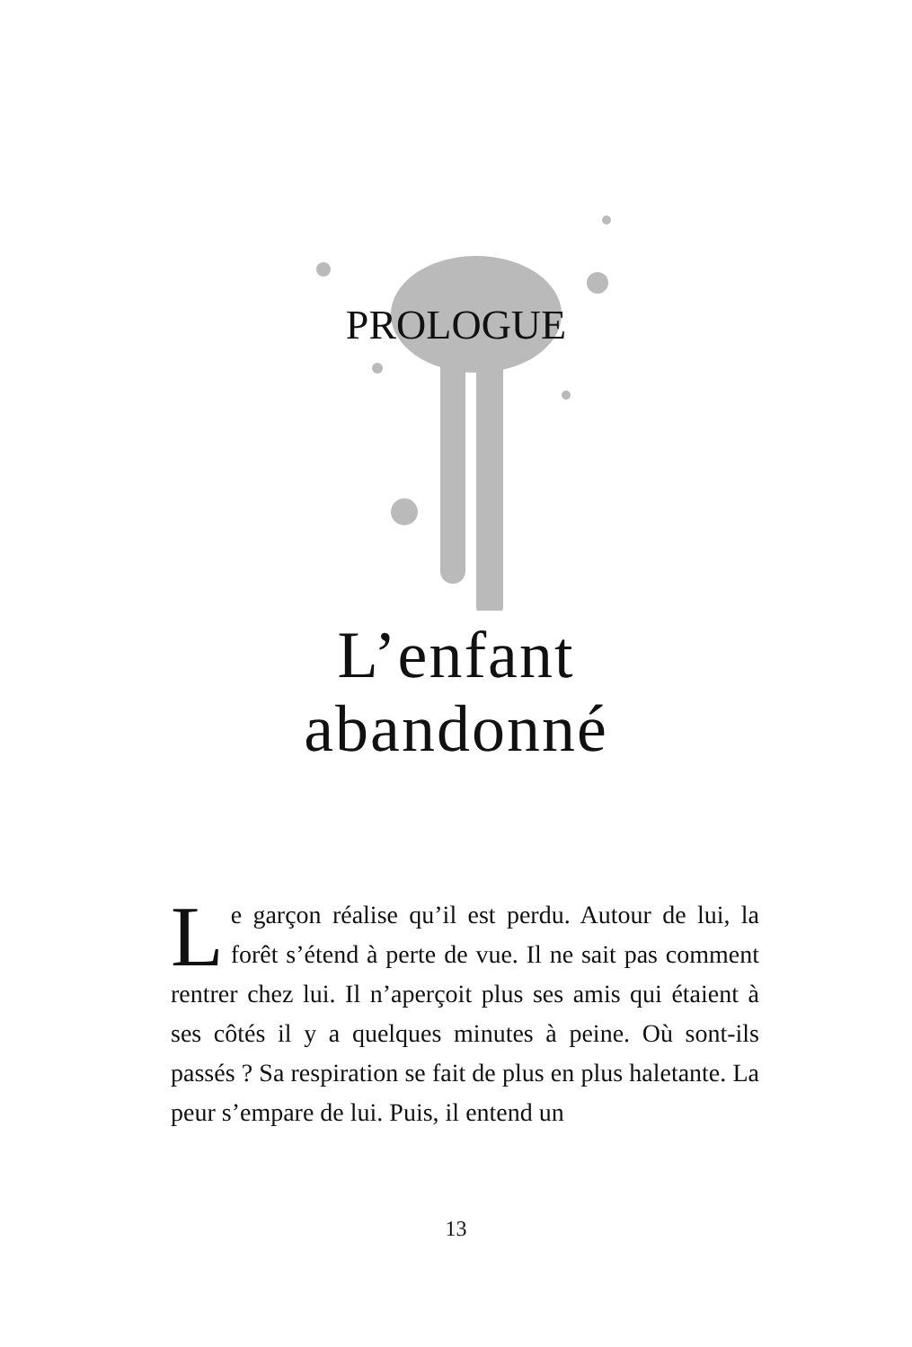PROLOGUE
L’enfant
abandonné
Le garçon réalise qu’il est perdu. Autour de lui, la forêt s’étend à perte de vue. Il ne sait pas comment rentrer chez lui. Il n’aperçoit plus ses amis qui étaient à ses côtés il y a quelques minutes à peine. Où sont-ils passés ? Sa respiration se fait de plus en plus haletante. La peur s’empare de lui. Puis, il entend un
13